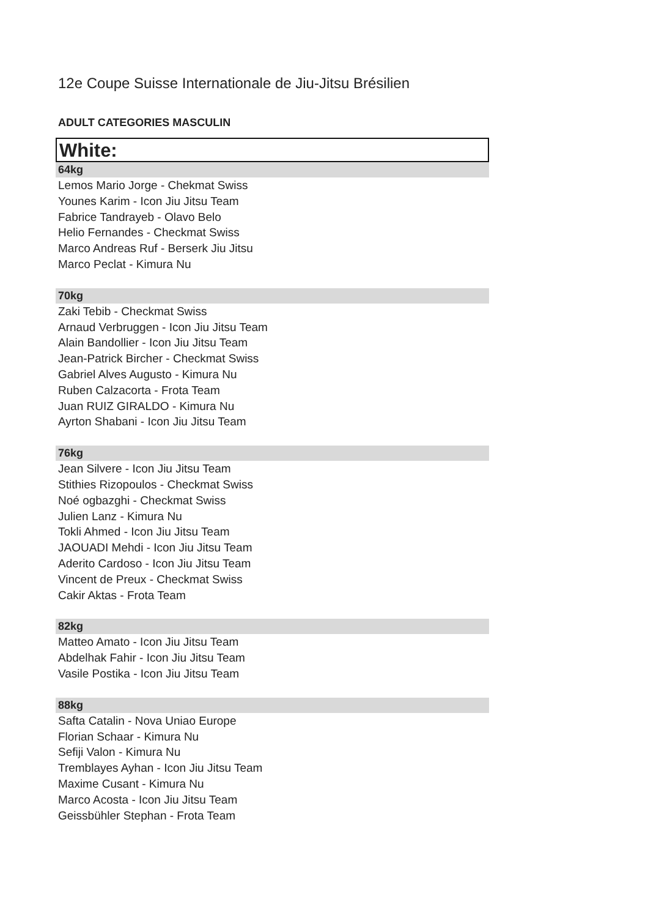12e Coupe Suisse Internationale de Jiu-Jitsu Brésilien
ADULT CATEGORIES MASCULIN
White:
64kg
Lemos Mario Jorge - Chekmat Swiss
Younes Karim - Icon Jiu Jitsu Team
Fabrice Tandrayeb - Olavo Belo
Helio Fernandes - Checkmat Swiss
Marco Andreas Ruf - Berserk Jiu Jitsu
Marco Peclat - Kimura Nu
70kg
Zaki Tebib - Checkmat Swiss
Arnaud Verbruggen - Icon Jiu Jitsu Team
Alain Bandollier - Icon Jiu Jitsu Team
Jean-Patrick Bircher - Checkmat Swiss
Gabriel Alves Augusto - Kimura Nu
Ruben Calzacorta - Frota Team
Juan RUIZ GIRALDO - Kimura Nu
Ayrton Shabani - Icon Jiu Jitsu Team
76kg
Jean Silvere - Icon Jiu Jitsu Team
Stithies Rizopoulos - Checkmat Swiss
Noé ogbazghi - Checkmat Swiss
Julien Lanz - Kimura Nu
Tokli Ahmed - Icon Jiu Jitsu Team
JAOUADI Mehdi - Icon Jiu Jitsu Team
Aderito Cardoso - Icon Jiu Jitsu Team
Vincent de Preux - Checkmat Swiss
Cakir Aktas - Frota Team
82kg
Matteo Amato - Icon Jiu Jitsu Team
Abdelhak Fahir - Icon Jiu Jitsu Team
Vasile Postika - Icon Jiu Jitsu Team
88kg
Safta Catalin - Nova Uniao Europe
Florian Schaar - Kimura Nu
Sefiji Valon - Kimura Nu
Tremblayes Ayhan - Icon Jiu Jitsu Team
Maxime Cusant - Kimura Nu
Marco Acosta - Icon Jiu Jitsu Team
Geissbühler Stephan - Frota Team